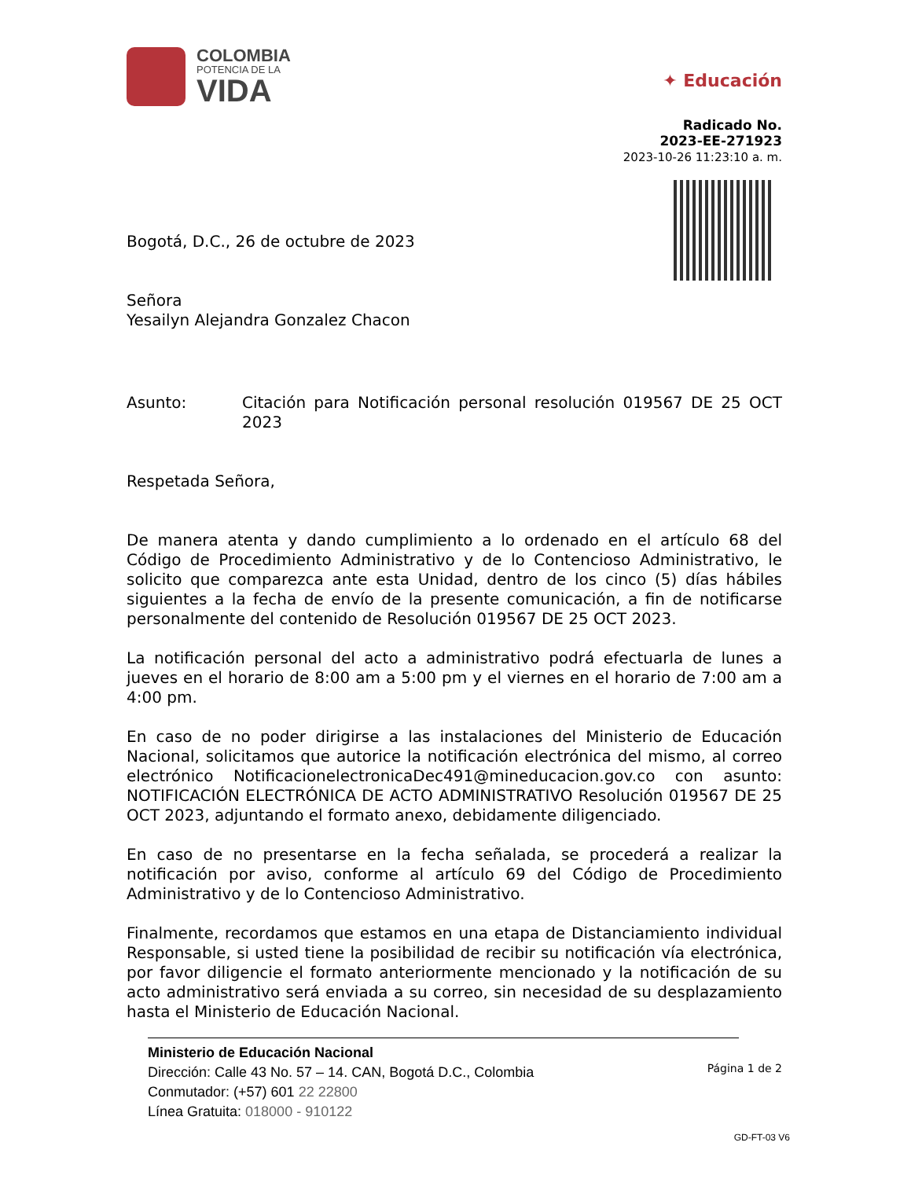COLOMBIA
POTENCIA DE LA
VIDA
✦ Educación
Radicado No.
2023-EE-271923
2023-10-26 11:23:10 a. m.
Bogotá, D.C., 26 de octubre de 2023
Señora
Yesailyn Alejandra Gonzalez Chacon
Asunto: Citación para Notificación personal resolución 019567 DE 25 OCT 2023
Respetada Señora,
De manera atenta y dando cumplimiento a lo ordenado en el artículo 68 del Código de Procedimiento Administrativo y de lo Contencioso Administrativo, le solicito que comparezca ante esta Unidad, dentro de los cinco (5) días hábiles siguientes a la fecha de envío de la presente comunicación, a fin de notificarse personalmente del contenido de Resolución 019567 DE 25 OCT 2023.
La notificación personal del acto a administrativo podrá efectuarla de lunes a jueves en el horario de 8:00 am a 5:00 pm y el viernes en el horario de 7:00 am a 4:00 pm.
En caso de no poder dirigirse a las instalaciones del Ministerio de Educación Nacional, solicitamos que autorice la notificación electrónica del mismo, al correo electrónico NotificacionelectronicaDec491@mineducacion.gov.co con asunto: NOTIFICACIÓN ELECTRÓNICA DE ACTO ADMINISTRATIVO Resolución 019567 DE 25 OCT 2023, adjuntando el formato anexo, debidamente diligenciado.
En caso de no presentarse en la fecha señalada, se procederá a realizar la notificación por aviso, conforme al artículo 69 del Código de Procedimiento Administrativo y de lo Contencioso Administrativo.
Finalmente, recordamos que estamos en una etapa de Distanciamiento individual Responsable, si usted tiene la posibilidad de recibir su notificación vía electrónica, por favor diligencie el formato anteriormente mencionado y la notificación de su acto administrativo será enviada a su correo, sin necesidad de su desplazamiento hasta el Ministerio de Educación Nacional.
Ministerio de Educación Nacional
Dirección: Calle 43 No. 57 – 14. CAN, Bogotá D.C., Colombia
Conmutador: (+57) 601 22 22800
Línea Gratuita: 018000 - 910122
Página 1 de 2
GD-FT-03 V6